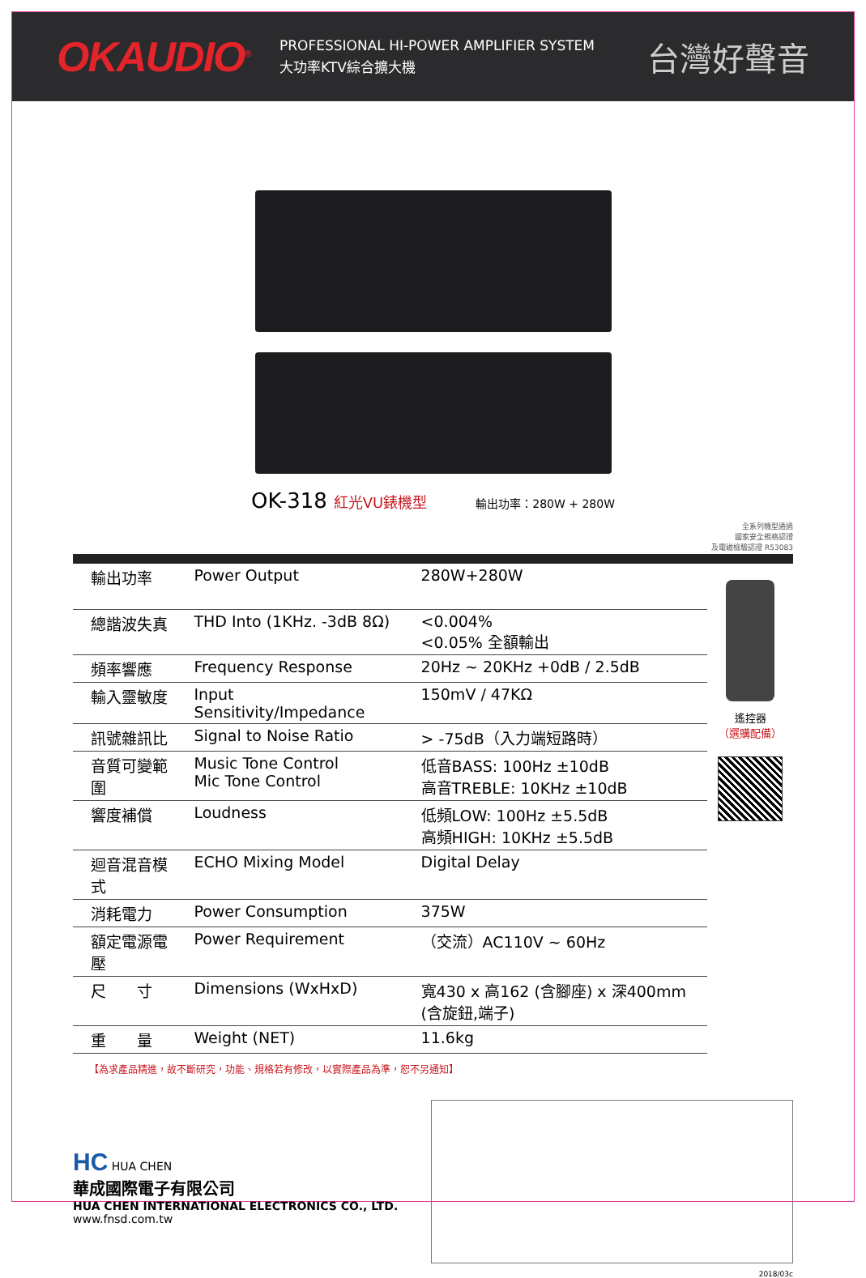OKAUDIO<sup>®</sup>
PROFESSIONAL HI-POWER AMPLIFIER SYSTEM
大功率KTV綜合擴大機
台灣好聲音
OK-318 紅光VU錶機型 輸出功率：280W + 280W
全系列機型通過
國家安全規格認證
及電磁檢驗認證 R53083
| 輸出功率 | Power Output | 280W+280W |
| 總諧波失真 | THD Into (1KHz. -3dB 8Ω) | <0.004% <0.05% 全額輸出 |
| 頻率響應 | Frequency Response | 20Hz ~ 20KHz +0dB / 2.5dB |
| 輸入靈敏度 | Input Sensitivity/Impedance | 150mV / 47KΩ |
| 訊號雜訊比 | Signal to Noise Ratio | > -75dB（入力端短路時） |
| 音質可變範圍 | Music Tone Control Mic Tone Control | 低音BASS: 100Hz ±10dB 高音TREBLE: 10KHz ±10dB |
| 響度補償 | Loudness | 低頻LOW: 100Hz ±5.5dB 高頻HIGH: 10KHz ±5.5dB |
| 迴音混音模式 | ECHO Mixing Model | Digital Delay |
| 消耗電力 | Power Consumption | 375W |
| 額定電源電壓 | Power Requirement | （交流）AC110V ~ 60Hz |
| 尺 寸 | Dimensions (WxHxD) | 寬430 x 高162 (含腳座) x 深400mm (含旋鈕,端子) |
| 重 量 | Weight (NET) | 11.6kg |
遙控器
（選購配備）
【為求產品精進，故不斷研究，功能、規格若有修改，以實際產品為準，恕不另通知】
HC HUA CHEN
華成國際電子有限公司
HUA CHEN INTERNATIONAL ELECTRONICS CO., LTD.
www.fnsd.com.tw
2018/03c